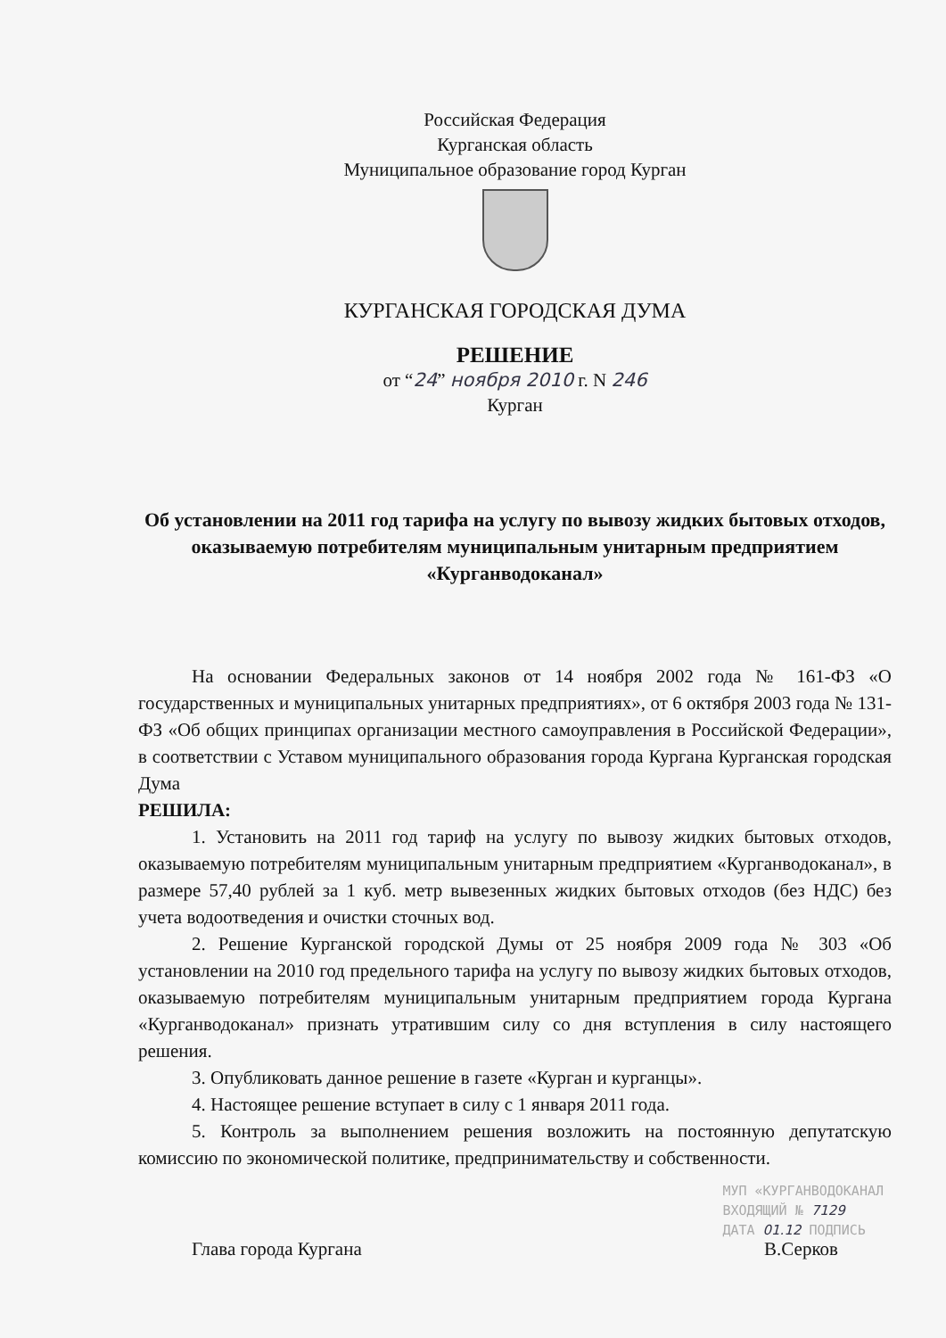Российская Федерация
Курганская область
Муниципальное образование город Курган
КУРГАНСКАЯ ГОРОДСКАЯ ДУМА
РЕШЕНИЕ
от “24” ноября 2010 г. N 246
Курган
Об установлении на 2011 год тарифа на услугу по вывозу жидких бытовых отходов, оказываемую потребителям муниципальным унитарным предприятием «Курганводоканал»
На основании Федеральных законов от 14 ноября 2002 года № 161-ФЗ «О государственных и муниципальных унитарных предприятиях», от 6 октября 2003 года № 131-ФЗ «Об общих принципах организации местного самоуправления в Российской Федерации», в соответствии с Уставом муниципального образования города Кургана Курганская городская Дума
РЕШИЛА:
1. Установить на 2011 год тариф на услугу по вывозу жидких бытовых отходов, оказываемую потребителям муниципальным унитарным предприятием «Курганводоканал», в размере 57,40 рублей за 1 куб. метр вывезенных жидких бытовых отходов (без НДС) без учета водоотведения и очистки сточных вод.
2. Решение Курганской городской Думы от 25 ноября 2009 года № 303 «Об установлении на 2010 год предельного тарифа на услугу по вывозу жидких бытовых отходов, оказываемую потребителям муниципальным унитарным предприятием города Кургана «Курганводоканал» признать утратившим силу со дня вступления в силу настоящего решения.
3. Опубликовать данное решение в газете «Курган и курганцы».
4. Настоящее решение вступает в силу с 1 января 2011 года.
5. Контроль за выполнением решения возложить на постоянную депутатскую комиссию по экономической политике, предпринимательству и собственности.
Глава города Кургана В.Серков
МУП «КУРГАНВОДОКАНАЛ
ВХОДЯЩИЙ № 7129
ДАТА 01.12 ПОДПИСЬ